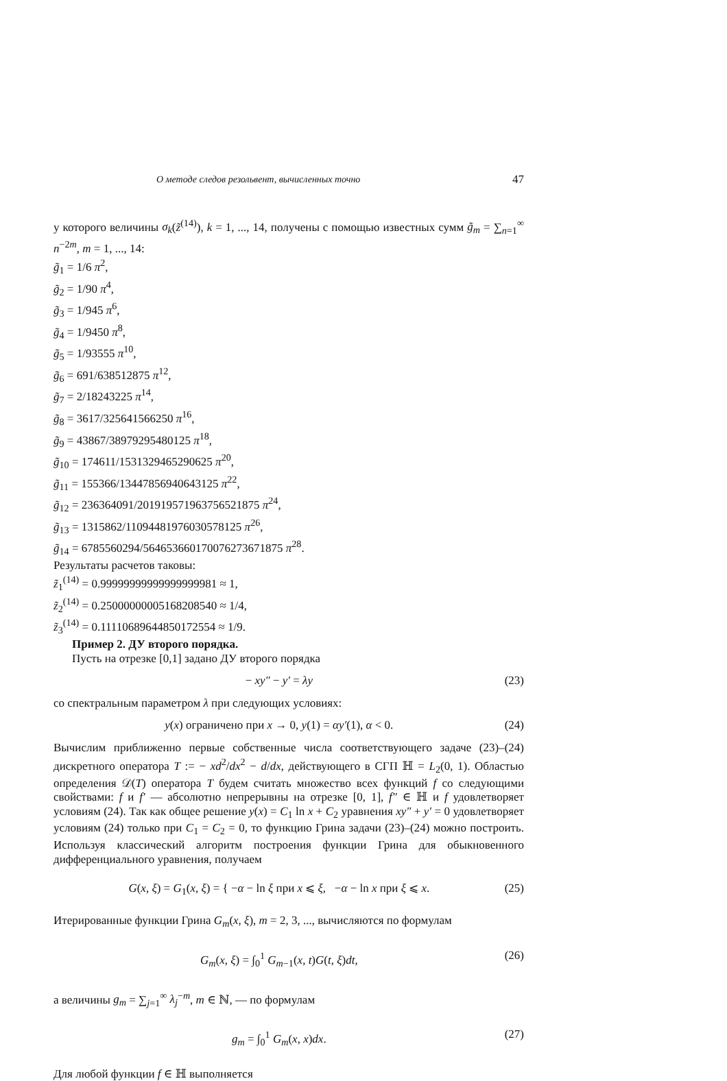О методе следов резольвент, вычисленных точно 47
у которого величины σ<sub>k</sub>(z̃<sup>(14)</sup>), k = 1, ..., 14, получены с помощью известных сумм g̃<sub>m</sub> = ∑<sub>n=1</sub><sup>∞</sup> n<sup>−2m</sup>, m = 1, ..., 14:
g̃<sub>1</sub> = 1/6 π<sup>2</sup>,
g̃<sub>2</sub> = 1/90 π<sup>4</sup>,
g̃<sub>3</sub> = 1/945 π<sup>6</sup>,
g̃<sub>4</sub> = 1/9450 π<sup>8</sup>,
g̃<sub>5</sub> = 1/93555 π<sup>10</sup>,
g̃<sub>6</sub> = 691/638512875 π<sup>12</sup>,
g̃<sub>7</sub> = 2/18243225 π<sup>14</sup>,
g̃<sub>8</sub> = 3617/325641566250 π<sup>16</sup>,
g̃<sub>9</sub> = 43867/38979295480125 π<sup>18</sup>,
g̃<sub>10</sub> = 174611/1531329465290625 π<sup>20</sup>,
g̃<sub>11</sub> = 155366/13447856940643125 π<sup>22</sup>,
g̃<sub>12</sub> = 236364091/201919571963756521875 π<sup>24</sup>,
g̃<sub>13</sub> = 1315862/11094481976030578125 π<sup>26</sup>,
g̃<sub>14</sub> = 6785560294/564653660170076273671875 π<sup>28</sup>.
Результаты расчетов таковы:
z̃<sub>1</sub><sup>(14)</sup> = 0.99999999999999999981 ≈ 1,
z̃<sub>2</sub><sup>(14)</sup> = 0.25000000005168208540 ≈ 1/4,
z̃<sub>3</sub><sup>(14)</sup> = 0.11110689644850172554 ≈ 1/9.
Пример 2. ДУ второго порядка.
Пусть на отрезке [0,1] задано ДУ второго порядка
− xy″ − y′ = λy (23)
со спектральным параметром λ при следующих условиях:
y(x) ограничено при x → 0, y(1) = αy′(1), α < 0. (24)
Вычислим приближенно первые собственные числа соответствующего задаче (23)–(24) дискретного оператора T := − xd<sup>2</sup>/dx<sup>2</sup> − d/dx, действующего в СГП ℍ = L<sub>2</sub>(0, 1). Областью определения 𝒟(T) оператора T будем считать множество всех функций f со следующими свойствами: f и f′ — абсолютно непрерывны на отрезке [0, 1], f″ ∈ ℍ и f удовлетворяет условиям (24). Так как общее решение y(x) = C<sub>1</sub> ln x + C<sub>2</sub> уравнения xy″ + y′ = 0 удовлетворяет условиям (24) только при C<sub>1</sub> = C<sub>2</sub> = 0, то функцию Грина задачи (23)–(24) можно построить. Используя классический алгоритм построения функции Грина для обыкновенного дифференциального уравнения, получаем
G(x, ξ) = G<sub>1</sub>(x, ξ) = { −α − ln ξ при x ⩽ ξ, −α − ln x при ξ ⩽ x. (25)
Итерированные функции Грина G<sub>m</sub>(x, ξ), m = 2, 3, ..., вычисляются по формулам
G<sub>m</sub>(x, ξ) = ∫<sub>0</sub><sup>1</sup> G<sub>m−1</sub>(x, t)G(t, ξ)dt, (26)
а величины g<sub>m</sub> = ∑<sub>j=1</sub><sup>∞</sup> λ<sub>j</sub><sup>−m</sup>, m ∈ ℕ, — по формулам
g<sub>m</sub> = ∫<sub>0</sub><sup>1</sup> G<sub>m</sub>(x, x)dx. (27)
Для любой функции f ∈ ℍ выполняется